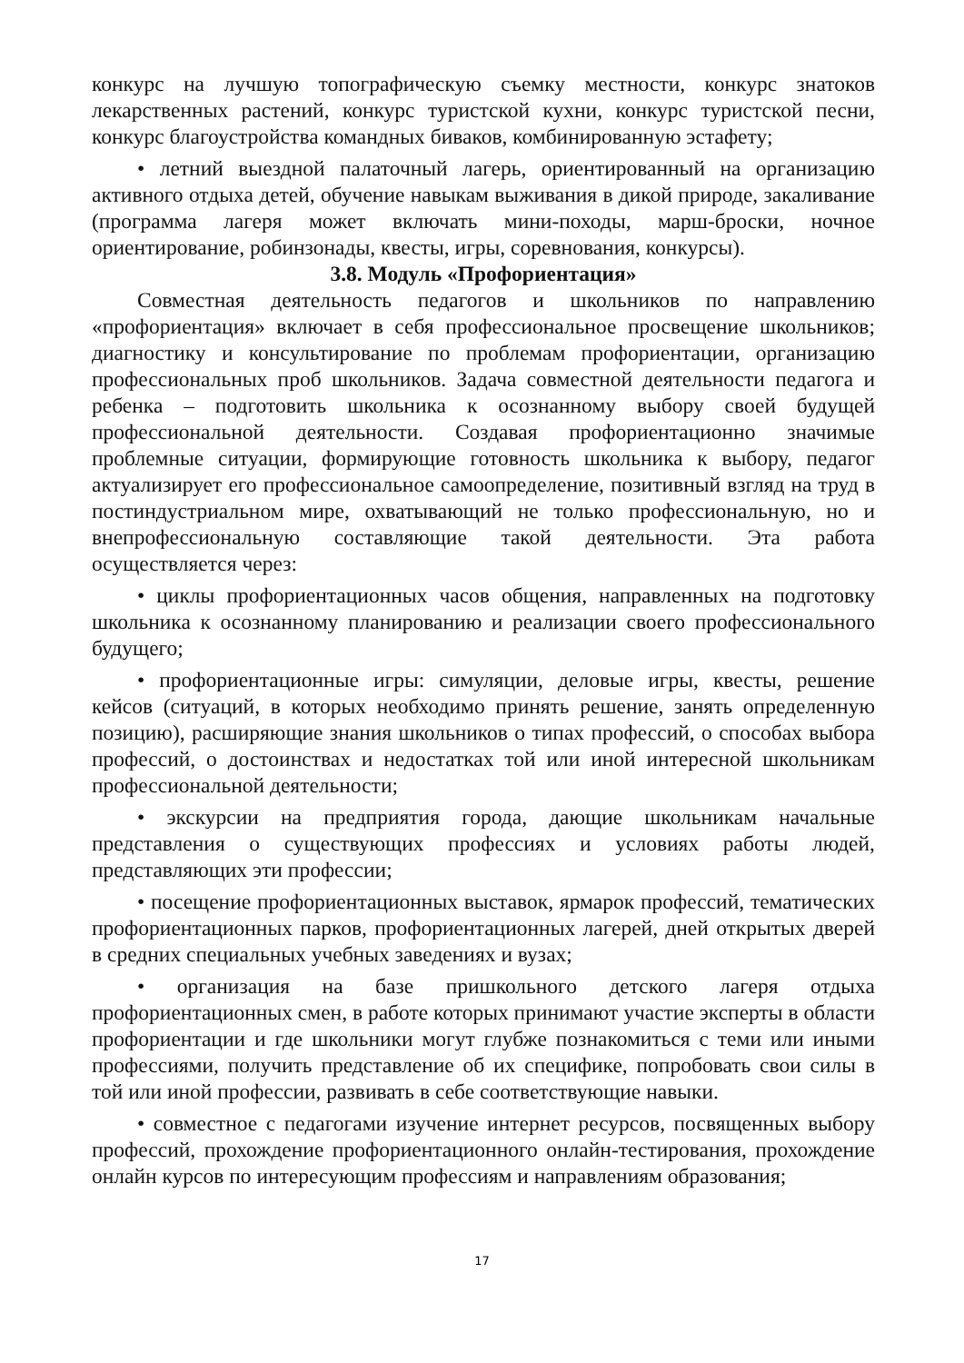конкурс на лучшую топографическую съемку местности, конкурс знатоков лекарственных растений, конкурс туристской кухни, конкурс туристской песни, конкурс благоустройства командных биваков, комбинированную эстафету;
• летний выездной палаточный лагерь, ориентированный на организацию активного отдыха детей, обучение навыкам выживания в дикой природе, закаливание (программа лагеря может включать мини-походы, марш-броски, ночное ориентирование, робинзонады, квесты, игры, соревнования, конкурсы).
3.8. Модуль «Профориентация»
Совместная деятельность педагогов и школьников по направлению «профориентация» включает в себя профессиональное просвещение школьников; диагностику и консультирование по проблемам профориентации, организацию профессиональных проб школьников. Задача совместной деятельности педагога и ребенка – подготовить школьника к осознанному выбору своей будущей профессиональной деятельности. Создавая профориентационно значимые проблемные ситуации, формирующие готовность школьника к выбору, педагог актуализирует его профессиональное самоопределение, позитивный взгляд на труд в постиндустриальном мире, охватывающий не только профессиональную, но и внепрофессиональную составляющие такой деятельности. Эта работа осуществляется через:
• циклы профориентационных часов общения, направленных на подготовку школьника к осознанному планированию и реализации своего профессионального будущего;
• профориентационные игры: симуляции, деловые игры, квесты, решение кейсов (ситуаций, в которых необходимо принять решение, занять определенную позицию), расширяющие знания школьников о типах профессий, о способах выбора профессий, о достоинствах и недостатках той или иной интересной школьникам профессиональной деятельности;
• экскурсии на предприятия города, дающие школьникам начальные представления о существующих профессиях и условиях работы людей, представляющих эти профессии;
• посещение профориентационных выставок, ярмарок профессий, тематических профориентационных парков, профориентационных лагерей, дней открытых дверей в средних специальных учебных заведениях и вузах;
• организация на базе пришкольного детского лагеря отдыха профориентационных смен, в работе которых принимают участие эксперты в области профориентации и где школьники могут глубже познакомиться с теми или иными профессиями, получить представление об их специфике, попробовать свои силы в той или иной профессии, развивать в себе соответствующие навыки.
• совместное с педагогами изучение интернет ресурсов, посвященных выбору профессий, прохождение профориентационного онлайн-тестирования, прохождение онлайн курсов по интересующим профессиям и направлениям образования;
17